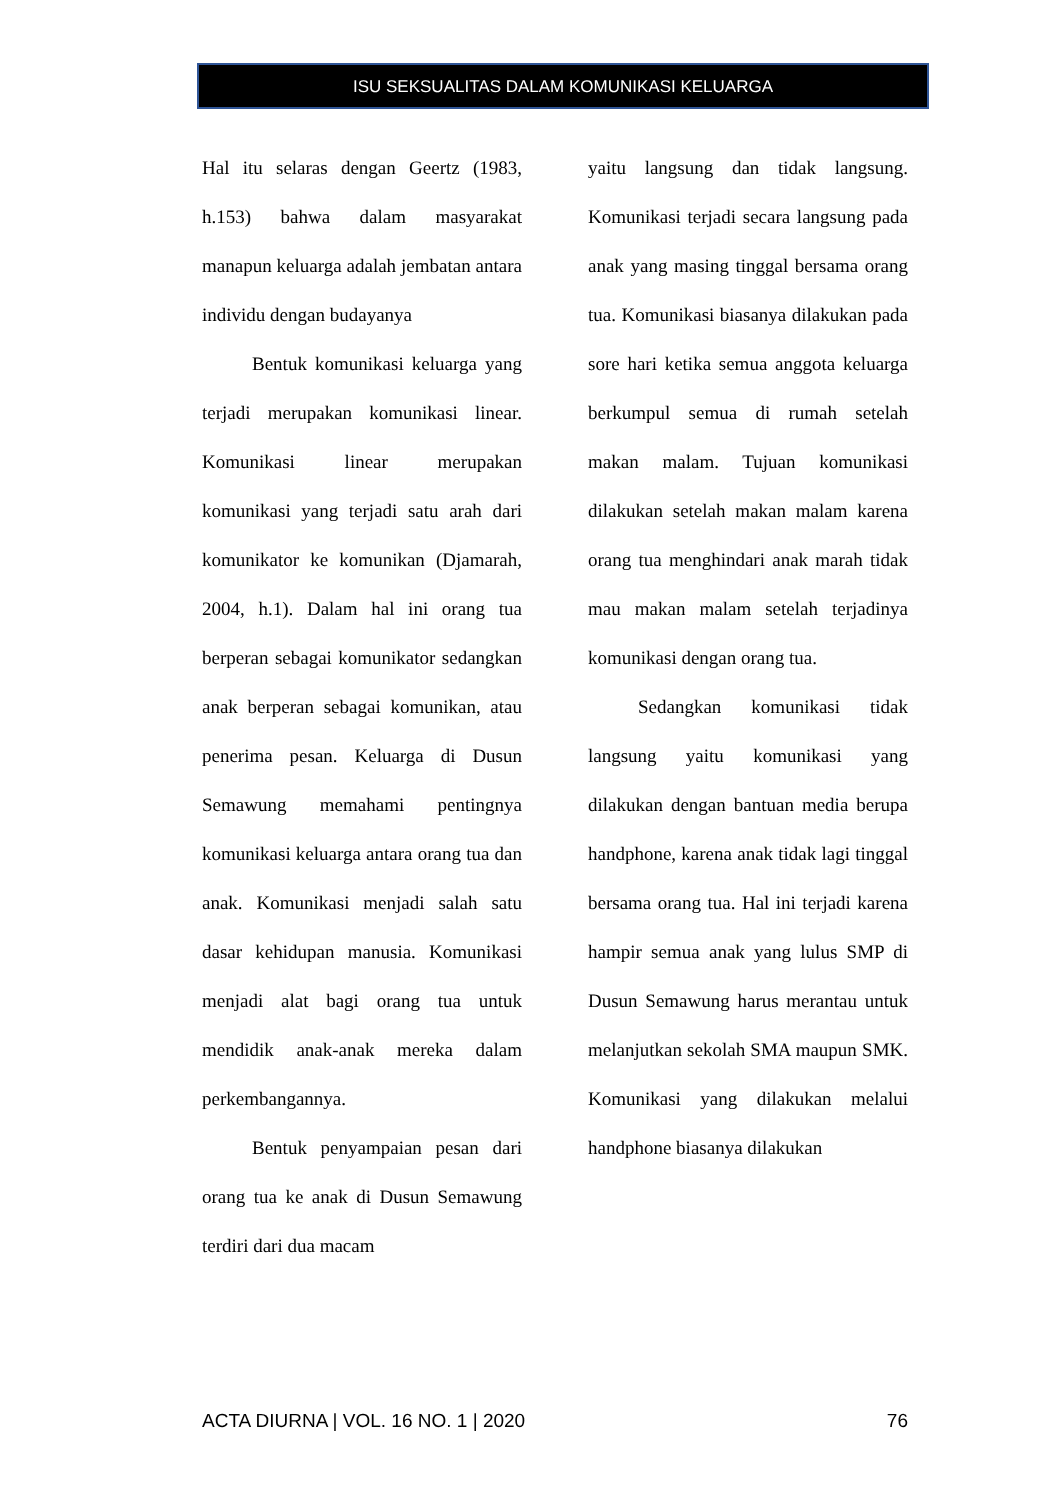ISU SEKSUALITAS DALAM KOMUNIKASI KELUARGA
Hal itu selaras dengan Geertz (1983, h.153) bahwa dalam masyarakat manapun keluarga adalah jembatan antara individu dengan budayanya
Bentuk komunikasi keluarga yang terjadi merupakan komunikasi linear. Komunikasi linear merupakan komunikasi yang terjadi satu arah dari komunikator ke komunikan (Djamarah, 2004, h.1). Dalam hal ini orang tua berperan sebagai komunikator sedangkan anak berperan sebagai komunikan, atau penerima pesan. Keluarga di Dusun Semawung memahami pentingnya komunikasi keluarga antara orang tua dan anak. Komunikasi menjadi salah satu dasar kehidupan manusia. Komunikasi menjadi alat bagi orang tua untuk mendidik anak-anak mereka dalam perkembangannya.
Bentuk penyampaian pesan dari orang tua ke anak di Dusun Semawung terdiri dari dua macam
yaitu langsung dan tidak langsung. Komunikasi terjadi secara langsung pada anak yang masing tinggal bersama orang tua. Komunikasi biasanya dilakukan pada sore hari ketika semua anggota keluarga berkumpul semua di rumah setelah makan malam. Tujuan komunikasi dilakukan setelah makan malam karena orang tua menghindari anak marah tidak mau makan malam setelah terjadinya komunikasi dengan orang tua.
Sedangkan komunikasi tidak langsung yaitu komunikasi yang dilakukan dengan bantuan media berupa handphone, karena anak tidak lagi tinggal bersama orang tua. Hal ini terjadi karena hampir semua anak yang lulus SMP di Dusun Semawung harus merantau untuk melanjutkan sekolah SMA maupun SMK. Komunikasi yang dilakukan melalui handphone biasanya dilakukan
ACTA DIURNA | VOL. 16 NO. 1 | 2020 76